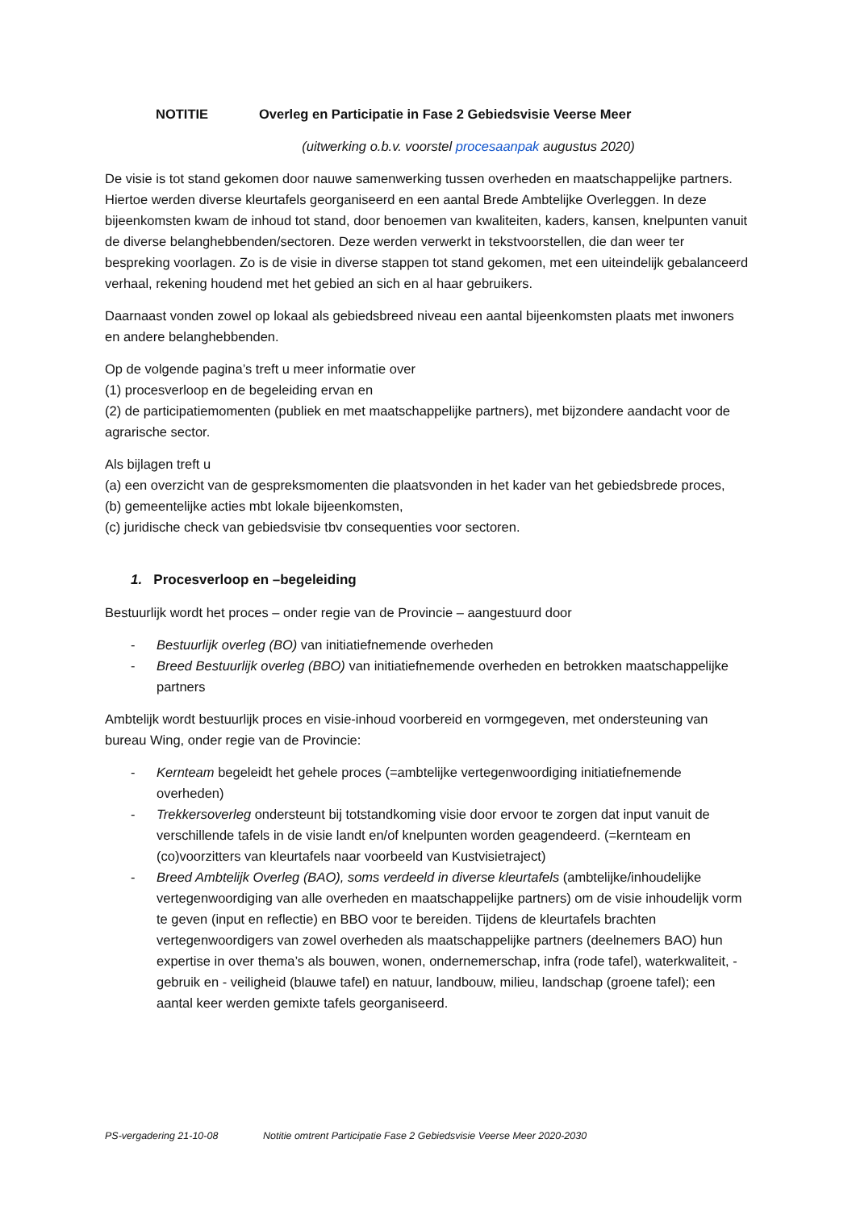NOTITIE Overleg en Participatie in Fase 2 Gebiedsvisie Veerse Meer
(uitwerking o.b.v. voorstel procesaanpak augustus 2020)
De visie is tot stand gekomen door nauwe samenwerking tussen overheden en maatschappelijke partners. Hiertoe werden diverse kleurtafels georganiseerd en een aantal Brede Ambtelijke Overleggen. In deze bijeenkomsten kwam de inhoud tot stand, door benoemen van kwaliteiten, kaders, kansen, knelpunten vanuit de diverse belanghebbenden/sectoren. Deze werden verwerkt in tekstvoorstellen, die dan weer ter bespreking voorlagen. Zo is de visie in diverse stappen tot stand gekomen, met een uiteindelijk gebalanceerd verhaal, rekening houdend met het gebied an sich en al haar gebruikers.
Daarnaast vonden zowel op lokaal als gebiedsbreed niveau een aantal bijeenkomsten plaats met inwoners en andere belanghebbenden.
Op de volgende pagina’s treft u meer informatie over
(1) procesverloop en de begeleiding ervan en
(2) de participatiemomenten (publiek en met maatschappelijke partners), met bijzondere aandacht voor de agrarische sector.
Als bijlagen treft u
(a) een overzicht van de gespreksmomenten die plaatsvonden in het kader van het gebiedsbrede proces,
(b) gemeentelijke acties mbt lokale bijeenkomsten,
(c) juridische check van gebiedsvisie tbv consequenties voor sectoren.
1. Procesverloop en –begeleiding
Bestuurlijk wordt het proces – onder regie van de Provincie – aangestuurd door
- Bestuurlijk overleg (BO) van initiatiefnemende overheden
- Breed Bestuurlijk overleg (BBO) van initiatiefnemende overheden en betrokken maatschappelijke partners
Ambtelijk wordt bestuurlijk proces en visie-inhoud voorbereid en vormgegeven, met ondersteuning van bureau Wing, onder regie van de Provincie:
- Kernteam begeleidt het gehele proces (=ambtelijke vertegenwoordiging initiatiefnemende overheden)
- Trekkersoverleg ondersteunt bij totstandkoming visie door ervoor te zorgen dat input vanuit de verschillende tafels in de visie landt en/of knelpunten worden geagendeerd. (=kernteam en (co)voorzitters van kleurtafels naar voorbeeld van Kustvisietraject)
- Breed Ambtelijk Overleg (BAO), soms verdeeld in diverse kleurtafels (ambtelijke/inhoudelijke vertegenwoordiging van alle overheden en maatschappelijke partners) om de visie inhoudelijk vorm te geven (input en reflectie) en BBO voor te bereiden. Tijdens de kleurtafels brachten vertegenwoordigers van zowel overheden als maatschappelijke partners (deelnemers BAO) hun expertise in over thema’s als bouwen, wonen, ondernemerschap, infra (rode tafel), waterkwaliteit, -gebruik en - veiligheid (blauwe tafel) en natuur, landbouw, milieu, landschap (groene tafel); een aantal keer werden gemixte tafels georganiseerd.
PS-vergadering 21-10-08 Notitie omtrent Participatie Fase 2 Gebiedsvisie Veerse Meer 2020-2030